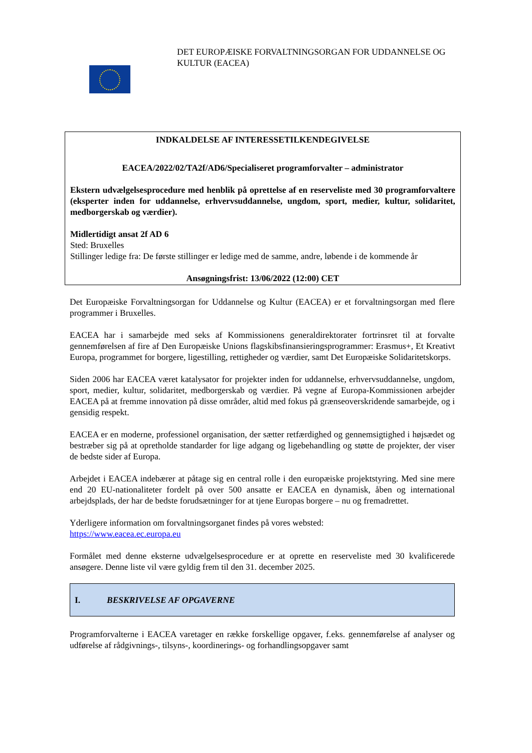DET EUROPÆISKE FORVALTNINGSORGAN FOR UDDANNELSE OG
KULTUR (EACEA)
INDKALDELSE AF INTERESSETILKENDEGIVELSE
EACEA/2022/02/TA2f/AD6/Specialiseret programforvalter – administrator
Ekstern udvælgelsesprocedure med henblik på oprettelse af en reserveliste med 30 programforvaltere (eksperter inden for uddannelse, erhvervsuddannelse, ungdom, sport, medier, kultur, solidaritet, medborgerskab og værdier).
Midlertidigt ansat 2f AD 6
Sted: Bruxelles
Stillinger ledige fra: De første stillinger er ledige med de samme, andre, løbende i de kommende år
Ansøgningsfrist: 13/06/2022 (12:00) CET
Det Europæiske Forvaltningsorgan for Uddannelse og Kultur (EACEA) er et forvaltningsorgan med flere programmer i Bruxelles.
EACEA har i samarbejde med seks af Kommissionens generaldirektorater fortrinsret til at forvalte gennemførelsen af fire af Den Europæiske Unions flagskibsfinansieringsprogrammer: Erasmus+, Et Kreativt Europa, programmet for borgere, ligestilling, rettigheder og værdier, samt Det Europæiske Solidaritetskorps.
Siden 2006 har EACEA været katalysator for projekter inden for uddannelse, erhvervsuddannelse, ungdom, sport, medier, kultur, solidaritet, medborgerskab og værdier. På vegne af Europa-Kommissionen arbejder EACEA på at fremme innovation på disse områder, altid med fokus på grænseoverskridende samarbejde, og i gensidig respekt.
EACEA er en moderne, professionel organisation, der sætter retfærdighed og gennemsigtighed i højsædet og bestræber sig på at opretholde standarder for lige adgang og ligebehandling og støtte de projekter, der viser de bedste sider af Europa.
Arbejdet i EACEA indebærer at påtage sig en central rolle i den europæiske projektstyring. Med sine mere end 20 EU-nationaliteter fordelt på over 500 ansatte er EACEA en dynamisk, åben og international arbejdsplads, der har de bedste forudsætninger for at tjene Europas borgere – nu og fremadrettet.
Yderligere information om forvaltningsorganet findes på vores websted:
https://www.eacea.ec.europa.eu
Formålet med denne eksterne udvælgelsesprocedure er at oprette en reserveliste med 30 kvalificerede ansøgere. Denne liste vil være gyldig frem til den 31. december 2025.
I. BESKRIVELSE AF OPGAVERNE
Programforvalterne i EACEA varetager en række forskellige opgaver, f.eks. gennemførelse af analyser og udførelse af rådgivnings-, tilsyns-, koordinerings- og forhandlingsopgaver samt